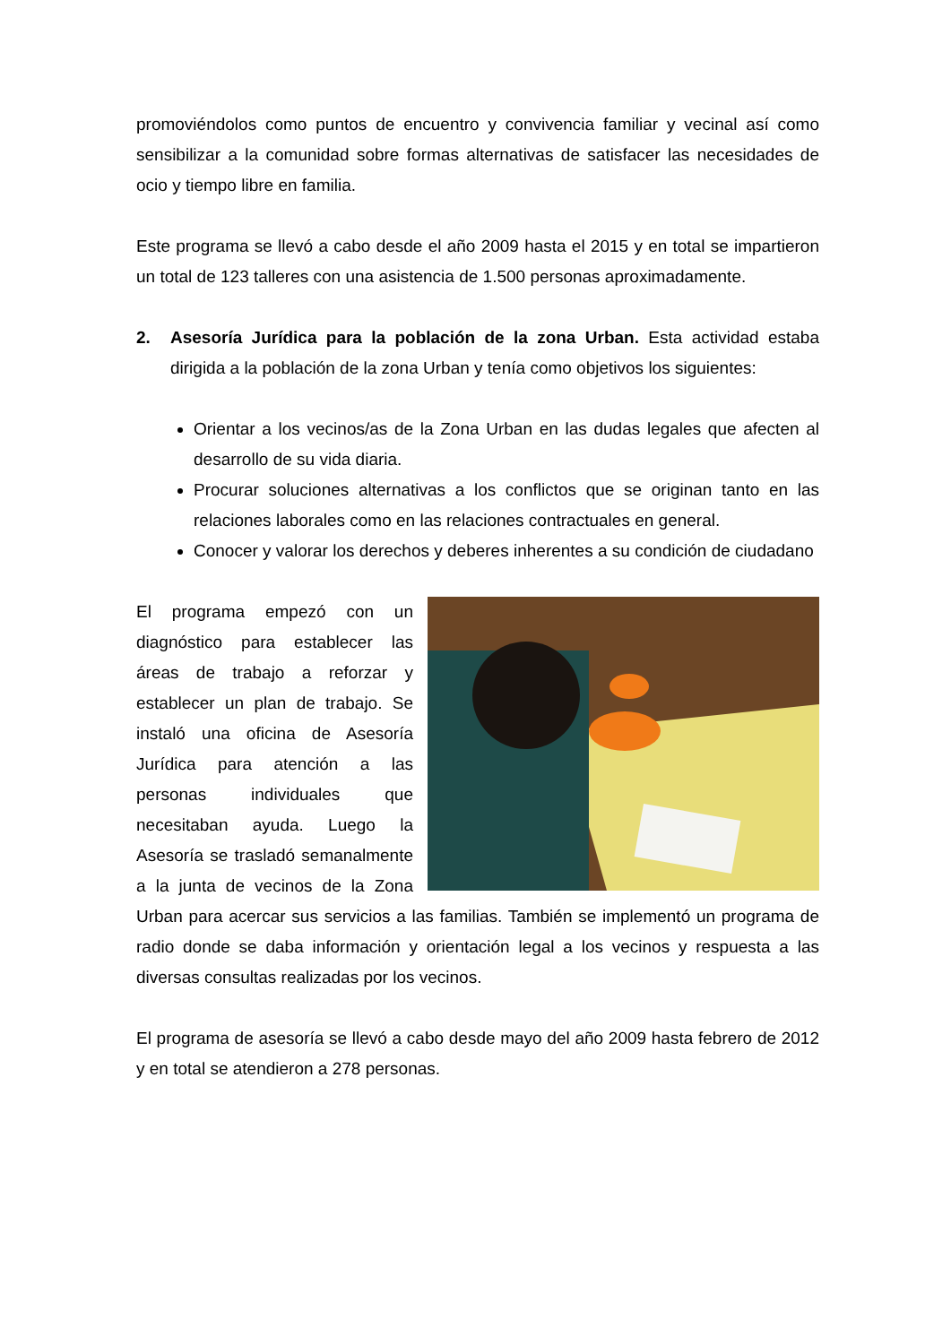promoviéndolos como puntos de encuentro y convivencia familiar y vecinal así como sensibilizar a la comunidad sobre formas alternativas de satisfacer las necesidades de ocio y tiempo libre en familia.
Este programa se llevó a cabo desde el año 2009 hasta el 2015 y en total se impartieron un total de 123 talleres con una asistencia de 1.500 personas aproximadamente.
2. Asesoría Jurídica para la población de la zona Urban. Esta actividad estaba dirigida a la población de la zona Urban y tenía como objetivos los siguientes:
Orientar a los vecinos/as de la Zona Urban en las dudas legales que afecten al desarrollo de su vida diaria.
Procurar soluciones alternativas a los conflictos que se originan tanto en las relaciones laborales como en las relaciones contractuales en general.
Conocer y valorar los derechos y deberes inherentes a su condición de ciudadano
El programa empezó con un diagnóstico para establecer las áreas de trabajo a reforzar y establecer un plan de trabajo. Se instaló una oficina de Asesoría Jurídica para atención a las personas individuales que necesitaban ayuda. Luego la Asesoría se trasladó semanalmente a la junta de vecinos de la Zona Urban para acercar sus servicios a las familias. También se implementó un programa de radio donde se daba información y orientación legal a los vecinos y respuesta a las diversas consultas realizadas por los vecinos.
El programa de asesoría se llevó a cabo desde mayo del año 2009 hasta febrero de 2012 y en total se atendieron a 278 personas.